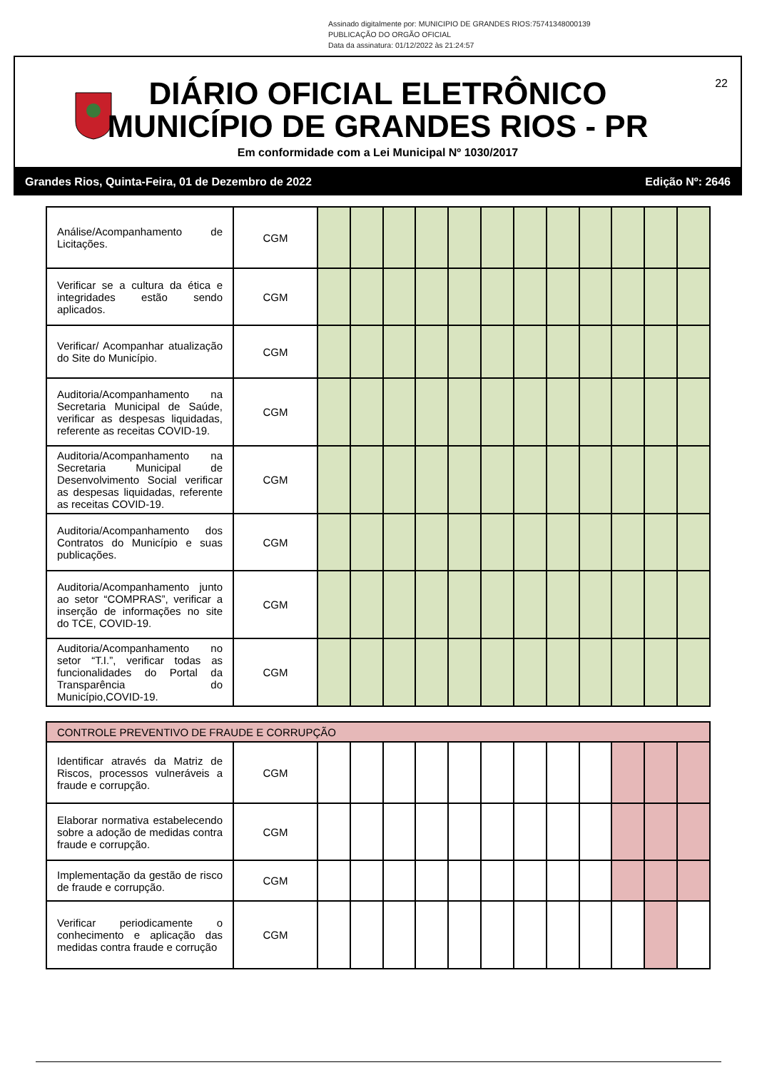Assinado digitalmente por: MUNICIPIO DE GRANDES RIOS:75741348000139
PUBLICAÇÃO DO ORGÃO OFICIAL
Data da assinatura: 01/12/2022 às 21:24:57
DIÁRIO OFICIAL ELETRÔNICO
MUNICÍPIO DE GRANDES RIOS - PR
22
Em conformidade com a Lei Municipal Nº 1030/2017
Grandes Rios, Quinta-Feira, 01 de Dezembro de 2022 Edição Nº: 2646
| Análise/Acompanhamento de Licitações. | CGM | | | | | | | | | | | | |
| Verificar se a cultura da ética e integridades estão sendo aplicados. | CGM | | | | | | | | | | | | |
| Verificar/ Acompanhar atualização do Site do Município. | CGM | | | | | | | | | | | | |
| Auditoria/Acompanhamento na Secretaria Municipal de Saúde, verificar as despesas liquidadas, referente as receitas COVID-19. | CGM | | | | | | | | | | | | |
| Auditoria/Acompanhamento na Secretaria Municipal de Desenvolvimento Social verificar as despesas liquidadas, referente as receitas COVID-19. | CGM | | | | | | | | | | | | |
| Auditoria/Acompanhamento dos Contratos do Município e suas publicações. | CGM | | | | | | | | | | | | |
| Auditoria/Acompanhamento junto ao setor “COMPRAS”, verificar a inserção de informações no site do TCE, COVID-19. | CGM | | | | | | | | | | | | |
| Auditoria/Acompanhamento no setor “T.I.”, verificar todas as funcionalidades do Portal da Transparência do Município,COVID-19. | CGM | | | | | | | | | | | | |
| CONTROLE PREVENTIVO DE FRAUDE E CORRUPÇÃO | | | | | | | | | | | | | |
| Identificar através da Matriz de Riscos, processos vulneráveis a fraude e corrupção. | CGM | | | | | | | | | | | | |
| Elaborar normativa estabelecendo sobre a adoção de medidas contra fraude e corrupção. | CGM | | | | | | | | | | | | |
| Implementação da gestão de risco de fraude e corrupção. | CGM | | | | | | | | | | | | |
| Verificar periodicamente o conhecimento e aplicação das medidas contra fraude e corrução | CGM | | | | | | | | | | | | |